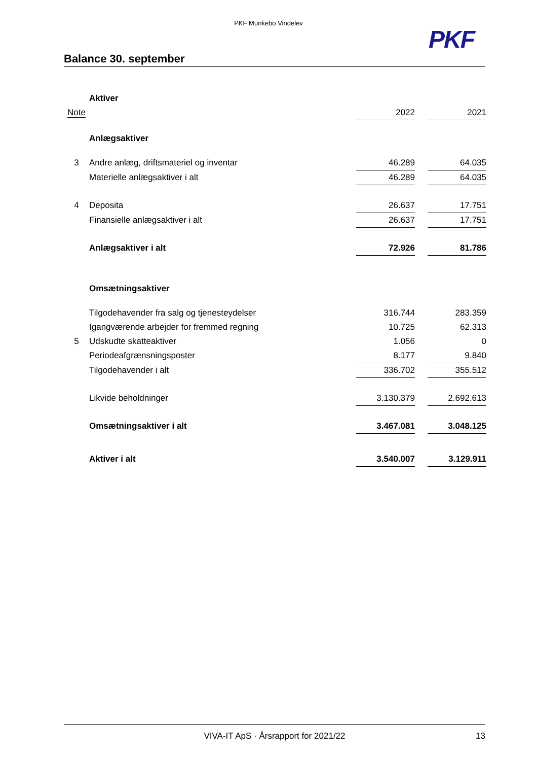PKF Munkebo Vindelev
PKF
Balance 30. september
| | Aktiver | | | |
| Note | | 2022 | | 2021 |
| | Anlægsaktiver | | | |
| 3 | Andre anlæg, driftsmateriel og inventar | 46.289 | | 64.035 |
| | Materielle anlægsaktiver i alt | 46.289 | | 64.035 |
| 4 | Deposita | 26.637 | | 17.751 |
| | Finansielle anlægsaktiver i alt | 26.637 | | 17.751 |
| | Anlægsaktiver i alt | 72.926 | | 81.786 |
| | Omsætningsaktiver | | | |
| | Tilgodehavender fra salg og tjenesteydelser | 316.744 | | 283.359 |
| | Igangværende arbejder for fremmed regning | 10.725 | | 62.313 |
| 5 | Udskudte skatteaktiver | 1.056 | | 0 |
| | Periodeafgrænsningsposter | 8.177 | | 9.840 |
| | Tilgodehavender i alt | 336.702 | | 355.512 |
| | Likvide beholdninger | 3.130.379 | | 2.692.613 |
| | Omsætningsaktiver i alt | 3.467.081 | | 3.048.125 |
| | Aktiver i alt | 3.540.007 | | 3.129.911 |
VIVA-IT ApS · Årsrapport for 2021/22 13